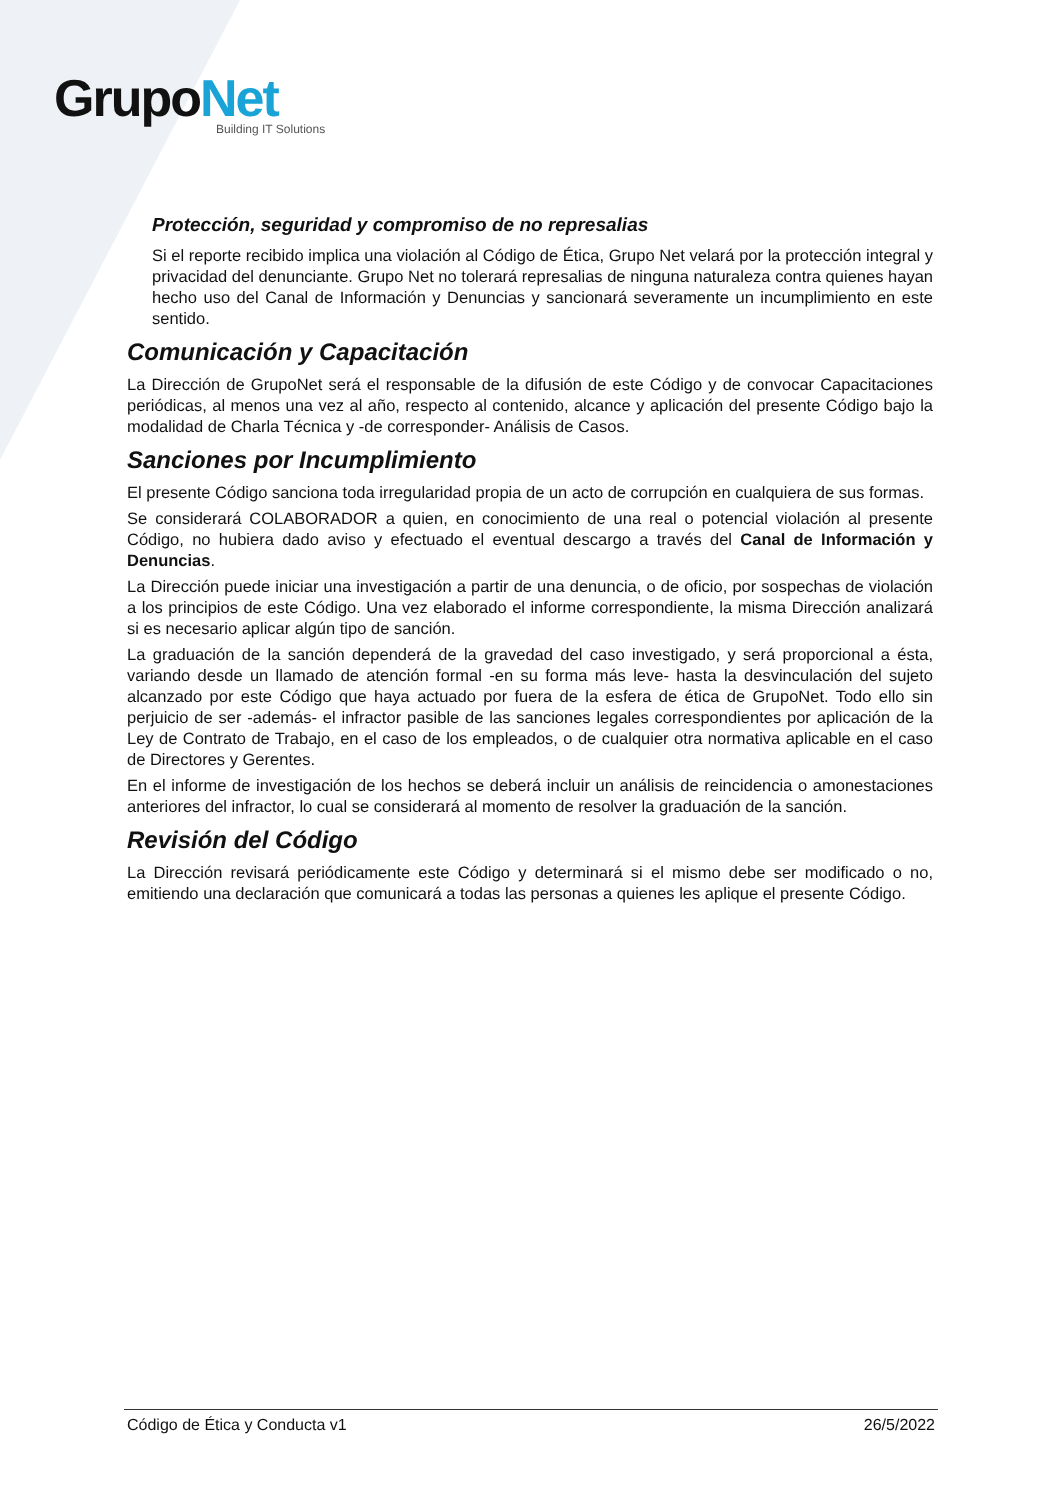GrupoNet
Building IT Solutions
Protección, seguridad y compromiso de no represalias
Si el reporte recibido implica una violación al Código de Ética, Grupo Net velará por la protección integral y privacidad del denunciante. Grupo Net no tolerará represalias de ninguna naturaleza contra quienes hayan hecho uso del Canal de Información y Denuncias y sancionará severamente un incumplimiento en este sentido.
Comunicación y Capacitación
La Dirección de GrupoNet será el responsable de la difusión de este Código y de convocar Capacitaciones periódicas, al menos una vez al año, respecto al contenido, alcance y aplicación del presente Código bajo la modalidad de Charla Técnica y -de corresponder- Análisis de Casos.
Sanciones por Incumplimiento
El presente Código sanciona toda irregularidad propia de un acto de corrupción en cualquiera de sus formas.
Se considerará COLABORADOR a quien, en conocimiento de una real o potencial violación al presente Código, no hubiera dado aviso y efectuado el eventual descargo a través del Canal de Información y Denuncias.
La Dirección puede iniciar una investigación a partir de una denuncia, o de oficio, por sospechas de violación a los principios de este Código. Una vez elaborado el informe correspondiente, la misma Dirección analizará si es necesario aplicar algún tipo de sanción.
La graduación de la sanción dependerá de la gravedad del caso investigado, y será proporcional a ésta, variando desde un llamado de atención formal -en su forma más leve- hasta la desvinculación del sujeto alcanzado por este Código que haya actuado por fuera de la esfera de ética de GrupoNet. Todo ello sin perjuicio de ser -además- el infractor pasible de las sanciones legales correspondientes por aplicación de la Ley de Contrato de Trabajo, en el caso de los empleados, o de cualquier otra normativa aplicable en el caso de Directores y Gerentes.
En el informe de investigación de los hechos se deberá incluir un análisis de reincidencia o amonestaciones anteriores del infractor, lo cual se considerará al momento de resolver la graduación de la sanción.
Revisión del Código
La Dirección revisará periódicamente este Código y determinará si el mismo debe ser modificado o no, emitiendo una declaración que comunicará a todas las personas a quienes les aplique el presente Código.
Código de Ética y Conducta v1 26/5/2022